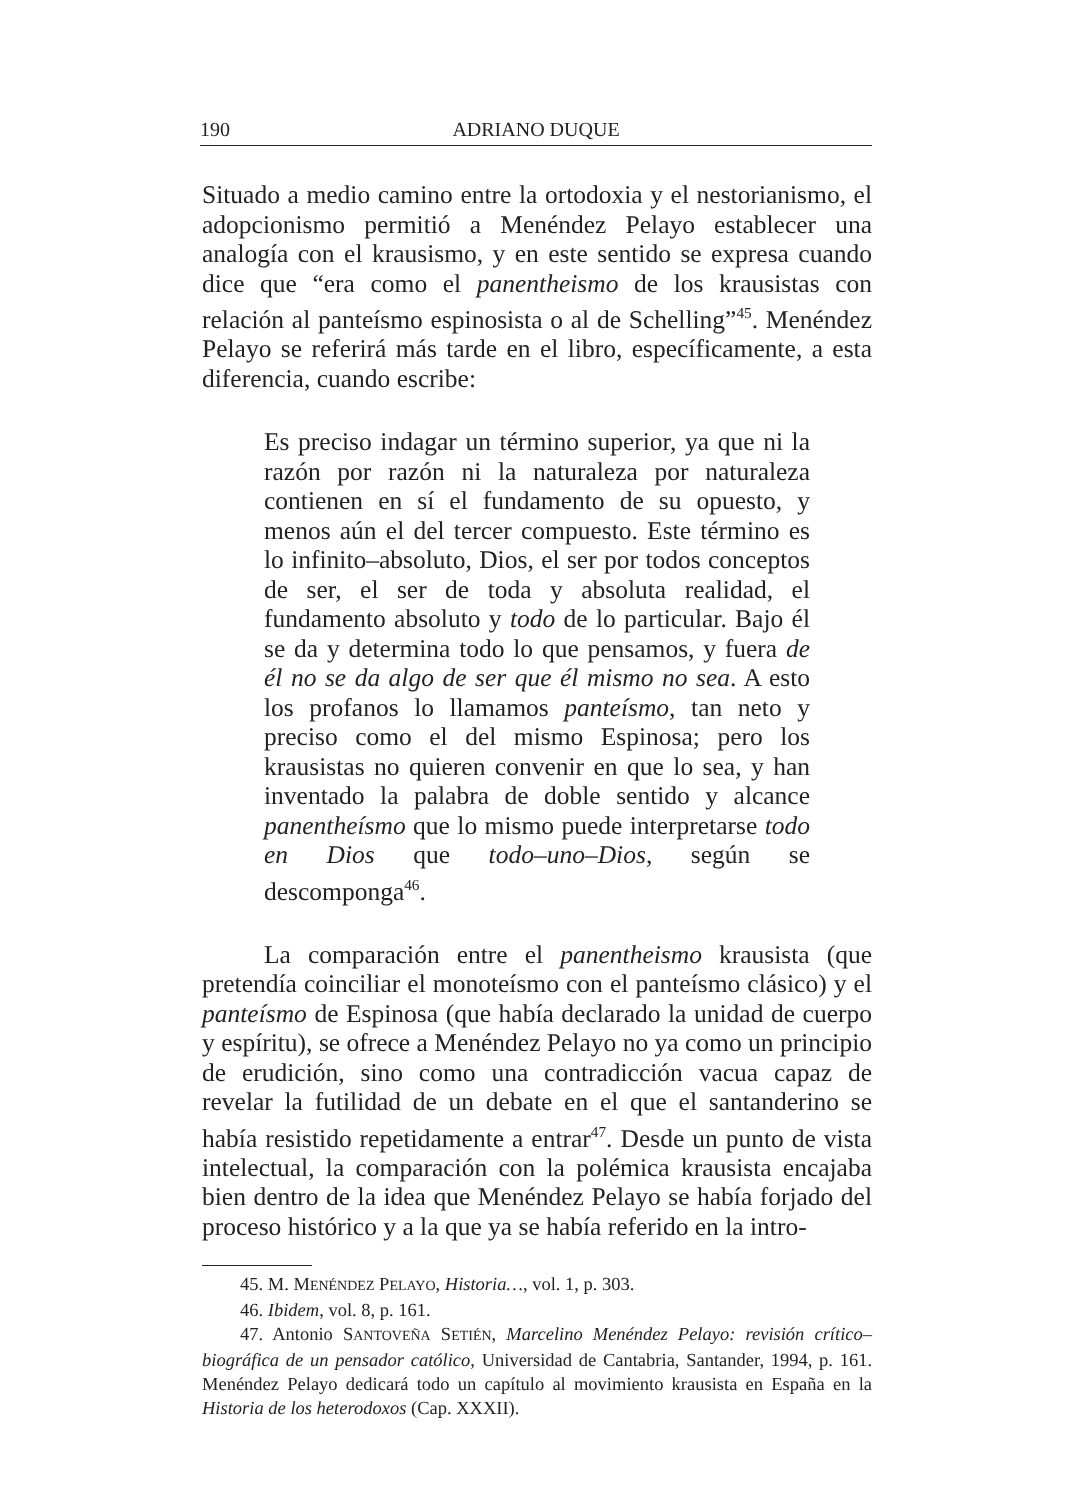190 ADRIANO DUQUE
Situado a medio camino entre la ortodoxia y el nestorianismo, el adopcionismo permitió a Menéndez Pelayo establecer una analogía con el krausismo, y en este sentido se expresa cuando dice que “era como el panentheismo de los krausistas con relación al panteísmo espinosista o al de Schelling”<sup>45</sup>. Menéndez Pelayo se referirá más tarde en el libro, específicamente, a esta diferencia, cuando escribe:
Es preciso indagar un término superior, ya que ni la razón por razón ni la naturaleza por naturaleza contienen en sí el fundamento de su opuesto, y menos aún el del tercer compuesto. Este término es lo infinito–absoluto, Dios, el ser por todos conceptos de ser, el ser de toda y absoluta realidad, el fundamento absoluto y todo de lo particular. Bajo él se da y determina todo lo que pensamos, y fuera de él no se da algo de ser que él mismo no sea. A esto los profanos lo llamamos panteísmo, tan neto y preciso como el del mismo Espinosa; pero los krausistas no quieren convenir en que lo sea, y han inventado la palabra de doble sentido y alcance panentheísmo que lo mismo puede interpretarse todo en Dios que todo–uno–Dios, según se descomponga<sup>46</sup>.
La comparación entre el panentheismo krausista (que pretendía coinciliar el monoteísmo con el panteísmo clásico) y el panteísmo de Espinosa (que había declarado la unidad de cuerpo y espíritu), se ofrece a Menéndez Pelayo no ya como un principio de erudición, sino como una contradicción vacua capaz de revelar la futilidad de un debate en el que el santanderino se había resistido repetidamente a entrar<sup>47</sup>. Desde un punto de vista intelectual, la comparación con la polémica krausista encajaba bien dentro de la idea que Menéndez Pelayo se había forjado del proceso histórico y a la que ya se había referido en la intro-
45. M. MENÉNDEZ PELAYO, Historia…, vol. 1, p. 303.
46. Ibidem, vol. 8, p. 161.
47. Antonio SANTOVEÑA SETIÉN, Marcelino Menéndez Pelayo: revisión crítico–biográfica de un pensador católico, Universidad de Cantabria, Santander, 1994, p. 161. Menéndez Pelayo dedicará todo un capítulo al movimiento krausista en España en la Historia de los heterodoxos (Cap. XXXII).